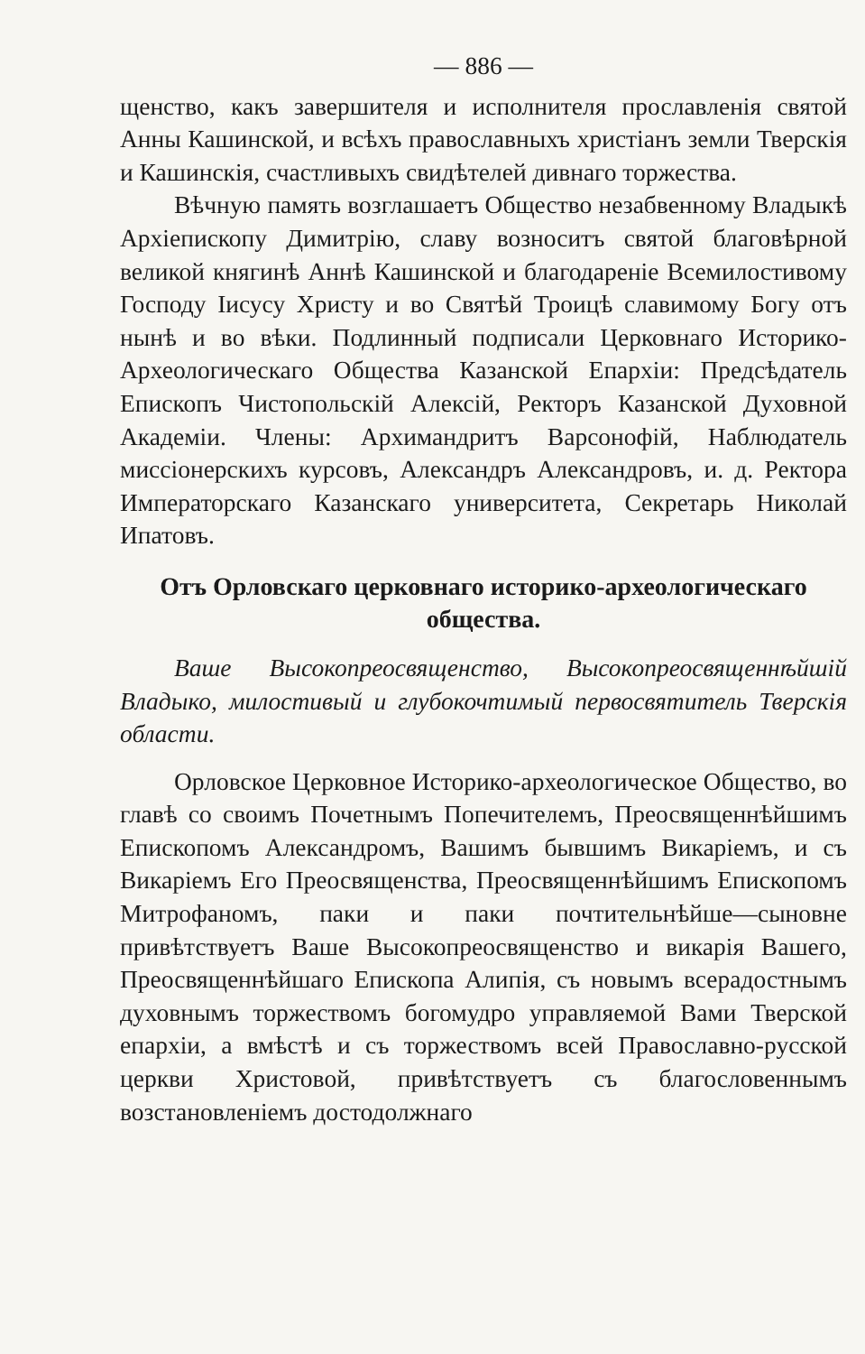— 886 —
щенство, какъ завершителя и исполнителя прославленія святой Анны Кашинской, и всѣхъ православныхъ христіанъ земли Тверскія и Кашинскія, счастливыхъ свидѣтелей дивнаго торжества.
Вѣчную память возглашаетъ Общество незабвенному Владыкѣ Архіепископу Димитрію, славу возноситъ святой благовѣрной великой княгинѣ Аннѣ Кашинской и благодареніе Всемилостивому Господу Іисусу Христу и во Святѣй Троицѣ славимому Богу отъ нынѣ и во вѣки. Подлинный подписали Церковнаго Историко-Археологическаго Общества Казанской Епархіи: Предсѣдатель Епископъ Чистопольскій Алексій, Ректоръ Казанской Духовной Академіи. Члены: Архимандритъ Варсонофій, Наблюдатель миссіонерскихъ курсовъ, Александръ Александровъ, и. д. Ректора Императорскаго Казанскаго университета, Секретарь Николай Ипатовъ.
Отъ Орловскаго церковнаго историко-археологическаго общества.
Ваше Высокопреосвященство, Высокопреосвященнѣйшій Владыко, милостивый и глубокочтимый первосвятитель Тверскія области.
Орловское Церковное Историко-археологическое Общество, во главѣ со своимъ Почетнымъ Попечителемъ, Преосвященнѣйшимъ Епископомъ Александромъ, Вашимъ бывшимъ Викаріемъ, и съ Викаріемъ Его Преосвященства, Преосвященнѣйшимъ Епископомъ Митрофаномъ, паки и паки почтительнѣйше—сыновне привѣтствуетъ Ваше Высокопреосвященство и викарія Вашего, Преосвященнѣйшаго Епископа Алипія, съ новымъ всерадостнымъ духовнымъ торжествомъ богомудро управляемой Вами Тверской епархіи, а вмѣстѣ и съ торжествомъ всей Православно-русской церкви Христовой, привѣтствуетъ съ благословеннымъ возстановленіемъ достодолжнаго